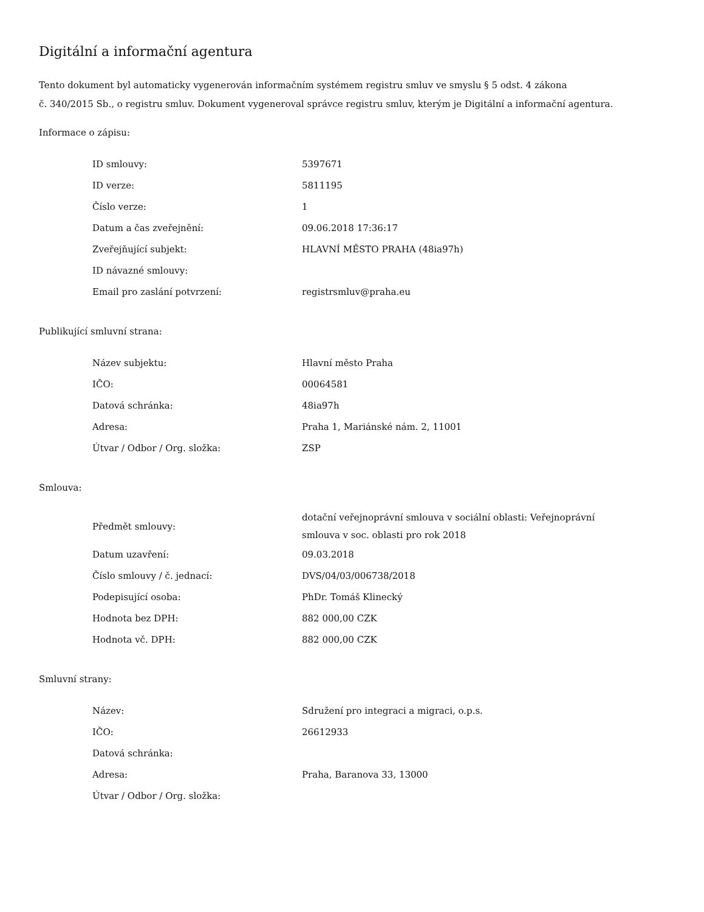Digitální a informační agentura
Tento dokument byl automaticky vygenerován informačním systémem registru smluv ve smyslu § 5 odst. 4 zákona
č. 340/2015 Sb., o registru smluv. Dokument vygeneroval správce registru smluv, kterým je Digitální a informační agentura.
Informace o zápisu:
| ID smlouvy: | 5397671 |
| ID verze: | 5811195 |
| Číslo verze: | 1 |
| Datum a čas zveřejnění: | 09.06.2018 17:36:17 |
| Zveřejňující subjekt: | HLAVNÍ MĚSTO PRAHA (48ia97h) |
| ID návazné smlouvy: | |
| Email pro zaslání potvrzení: | registrsmluv@praha.eu |
Publikující smluvní strana:
| Název subjektu: | Hlavní město Praha |
| IČO: | 00064581 |
| Datová schránka: | 48ia97h |
| Adresa: | Praha 1, Mariánské nám. 2, 11001 |
| Útvar / Odbor / Org. složka: | ZSP |
Smlouva:
| Předmět smlouvy: | dotační veřejnoprávní smlouva v sociální oblasti: Veřejnoprávní smlouva v soc. oblasti pro rok 2018 |
| Datum uzavření: | 09.03.2018 |
| Číslo smlouvy / č. jednací: | DVS/04/03/006738/2018 |
| Podepisující osoba: | PhDr. Tomáš Klinecký |
| Hodnota bez DPH: | 882 000,00 CZK |
| Hodnota vč. DPH: | 882 000,00 CZK |
Smluvní strany:
| Název: | Sdružení pro integraci a migraci, o.p.s. |
| IČO: | 26612933 |
| Datová schránka: | |
| Adresa: | Praha, Baranova 33, 13000 |
| Útvar / Odbor / Org. složka: | |